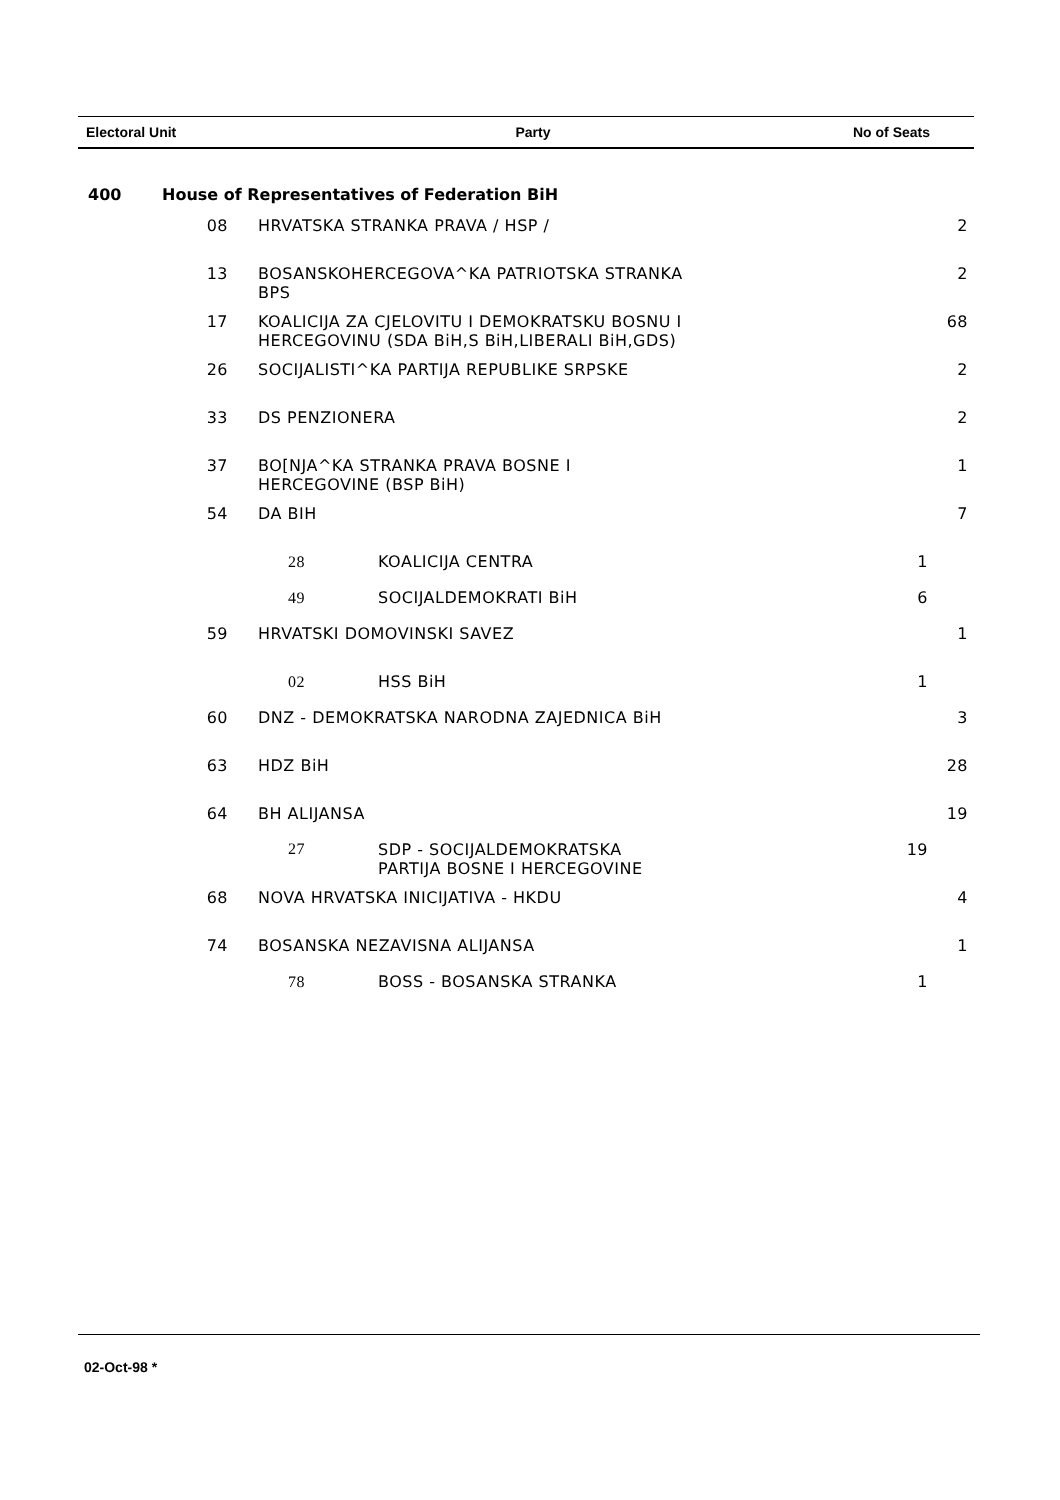| Electoral Unit | Party | No of Seats |
| --- | --- | --- |
400 House of Representatives of Federation BiH
| 08 | HRVATSKA STRANKA PRAVA / HSP / | | 2 |
| 13 | BOSANSKOHERCEGOVA^KA PATRIOTSKA STRANKA BPS | | 2 |
| 17 | KOALICIJA ZA CJELOVITU I DEMOKRATSKU BOSNU I HERCEGOVINU (SDA BiH,S BiH,LIBERALI BiH,GDS) | | 68 |
| 26 | SOCIJALISTI^KA PARTIJA REPUBLIKE SRPSKE | | 2 |
| 33 | DS PENZIONERA | | 2 |
| 37 | BO[NJA^KA STRANKA PRAVA BOSNE I HERCEGOVINE (BSP BiH) | | 1 |
| 54 | DA BIH | | 7 |
| | 28 KOALICIJA CENTRA | 1 | |
| | 49 SOCIJALDEMOKRATI BiH | 6 | |
| 59 | HRVATSKI DOMOVINSKI SAVEZ | | 1 |
| | 02 HSS BiH | 1 | |
| 60 | DNZ - DEMOKRATSKA NARODNA ZAJEDNICA BiH | | 3 |
| 63 | HDZ BiH | | 28 |
| 64 | BH ALIJANSA | | 19 |
| | 27 SDP - SOCIJALDEMOKRATSKA PARTIJA BOSNE I HERCEGOVINE | 19 | |
| 68 | NOVA HRVATSKA INICIJATIVA - HKDU | | 4 |
| 74 | BOSANSKA NEZAVISNA ALIJANSA | | 1 |
| | 78 BOSS - BOSANSKA STRANKA | 1 | |
02-Oct-98 *